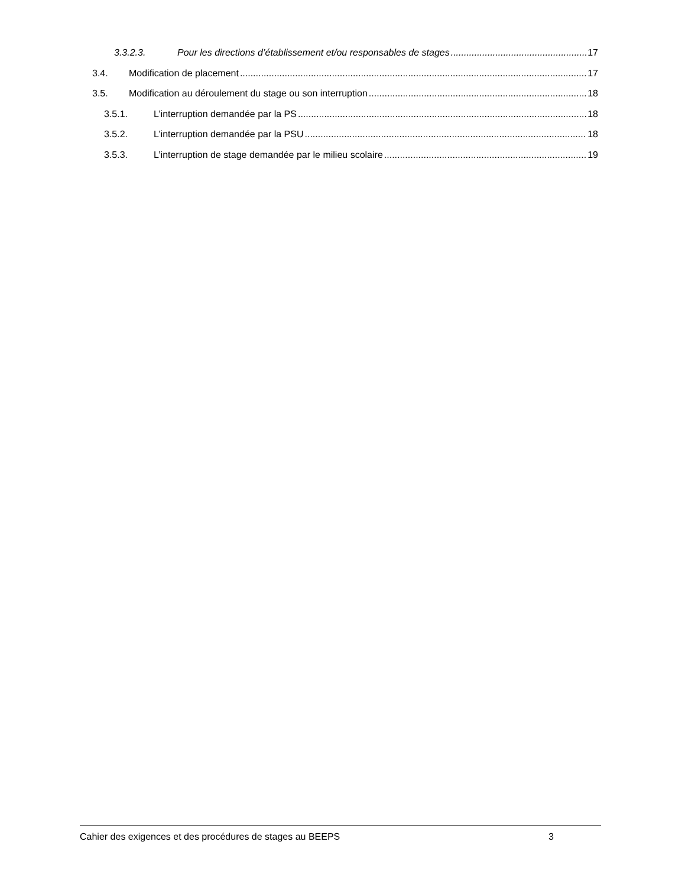3.3.2.3. Pour les directions d’établissement et/ou responsables de stages 17
3.4. Modification de placement 17
3.5. Modification au déroulement du stage ou son interruption 18
3.5.1. L’interruption demandée par la PS 18
3.5.2. L’interruption demandée par la PSU 18
3.5.3. L’interruption de stage demandée par le milieu scolaire 19
Cahier des exigences et des procédures de stages au BEEPS 3